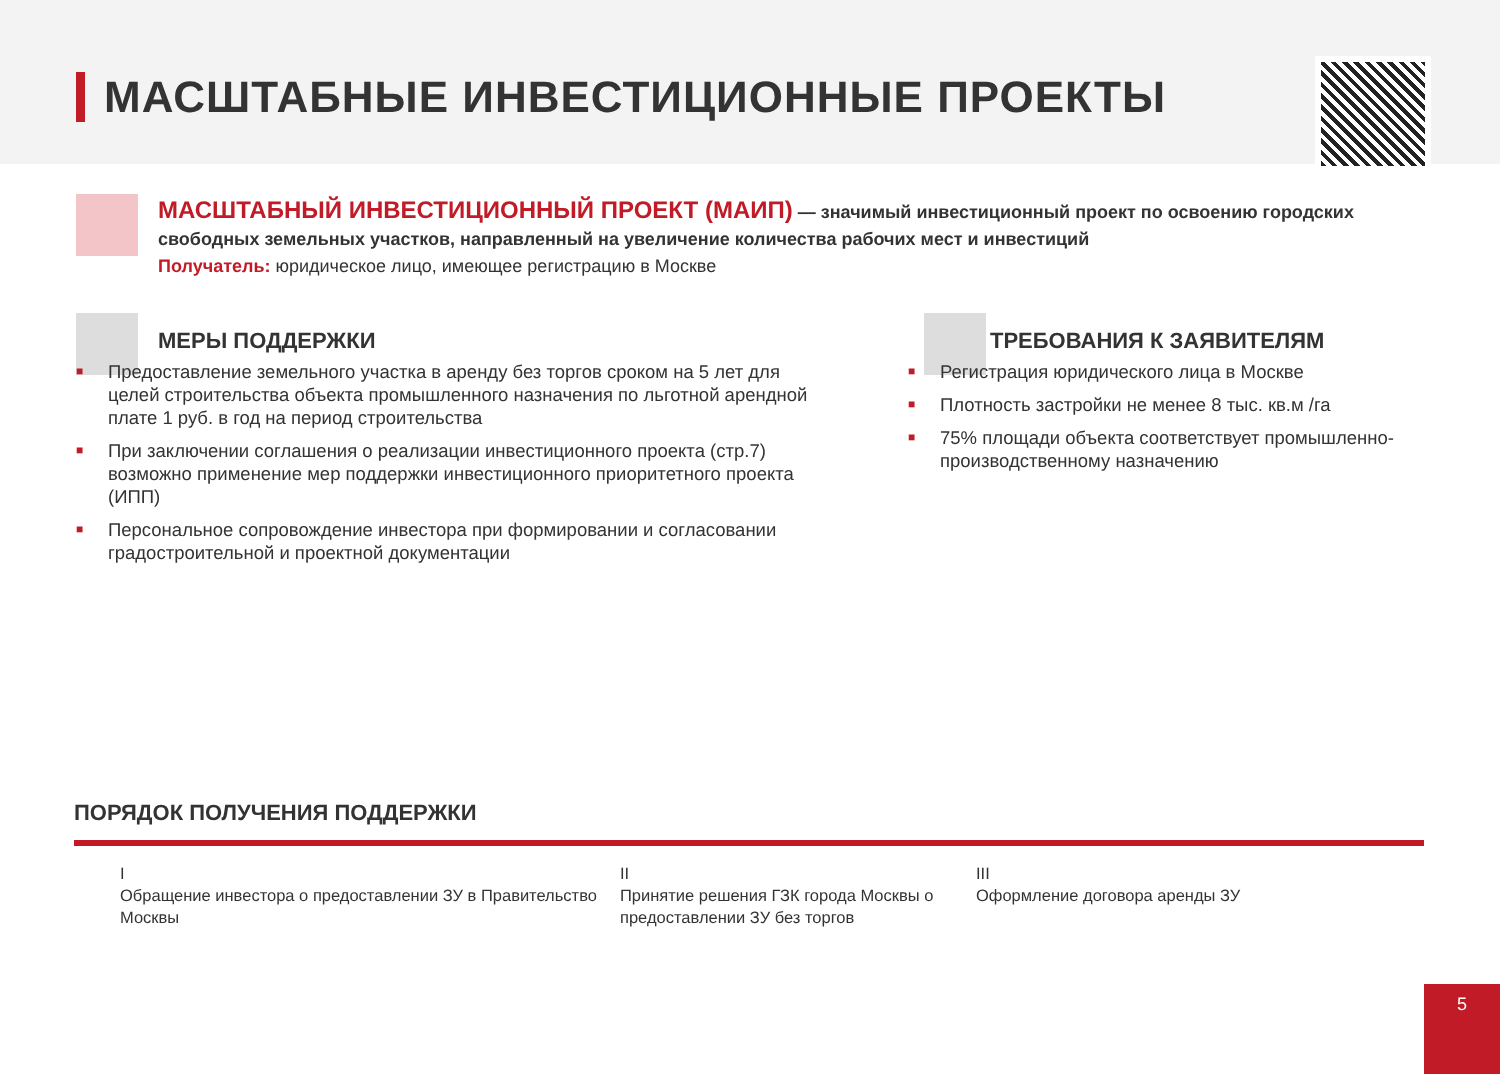МАСШТАБНЫЕ ИНВЕСТИЦИОННЫЕ ПРОЕКТЫ
МАСШТАБНЫЙ ИНВЕСТИЦИОННЫЙ ПРОЕКТ (МАИП) — значимый инвестиционный проект по освоению городских свободных земельных участков, направленный на увеличение количества рабочих мест и инвестиций
Получатель: юридическое лицо, имеющее регистрацию в Москве
МЕРЫ ПОДДЕРЖКИ
■ Предоставление земельного участка в аренду без торгов сроком на 5 лет для целей строительства объекта промышленного назначения по льготной арендной плате 1 руб. в год на период строительства
■ При заключении соглашения о реализации инвестиционного проекта (стр.7) возможно применение мер поддержки инвестиционного приоритетного проекта (ИПП)
■ Персональное сопровождение инвестора при формировании и согласовании градостроительной и проектной документации
ТРЕБОВАНИЯ К ЗАЯВИТЕЛЯМ
■ Регистрация юридического лица в Москве
■ Плотность застройки не менее 8 тыс. кв.м /га
■ 75% площади объекта соответствует промышленно-производственному назначению
ПОРЯДОК ПОЛУЧЕНИЯ ПОДДЕРЖКИ
I
Обращение инвестора о предоставлении ЗУ в Правительство Москвы
II
Принятие решения ГЗК города Москвы о предоставлении ЗУ без торгов
III
Оформление договора аренды ЗУ
5